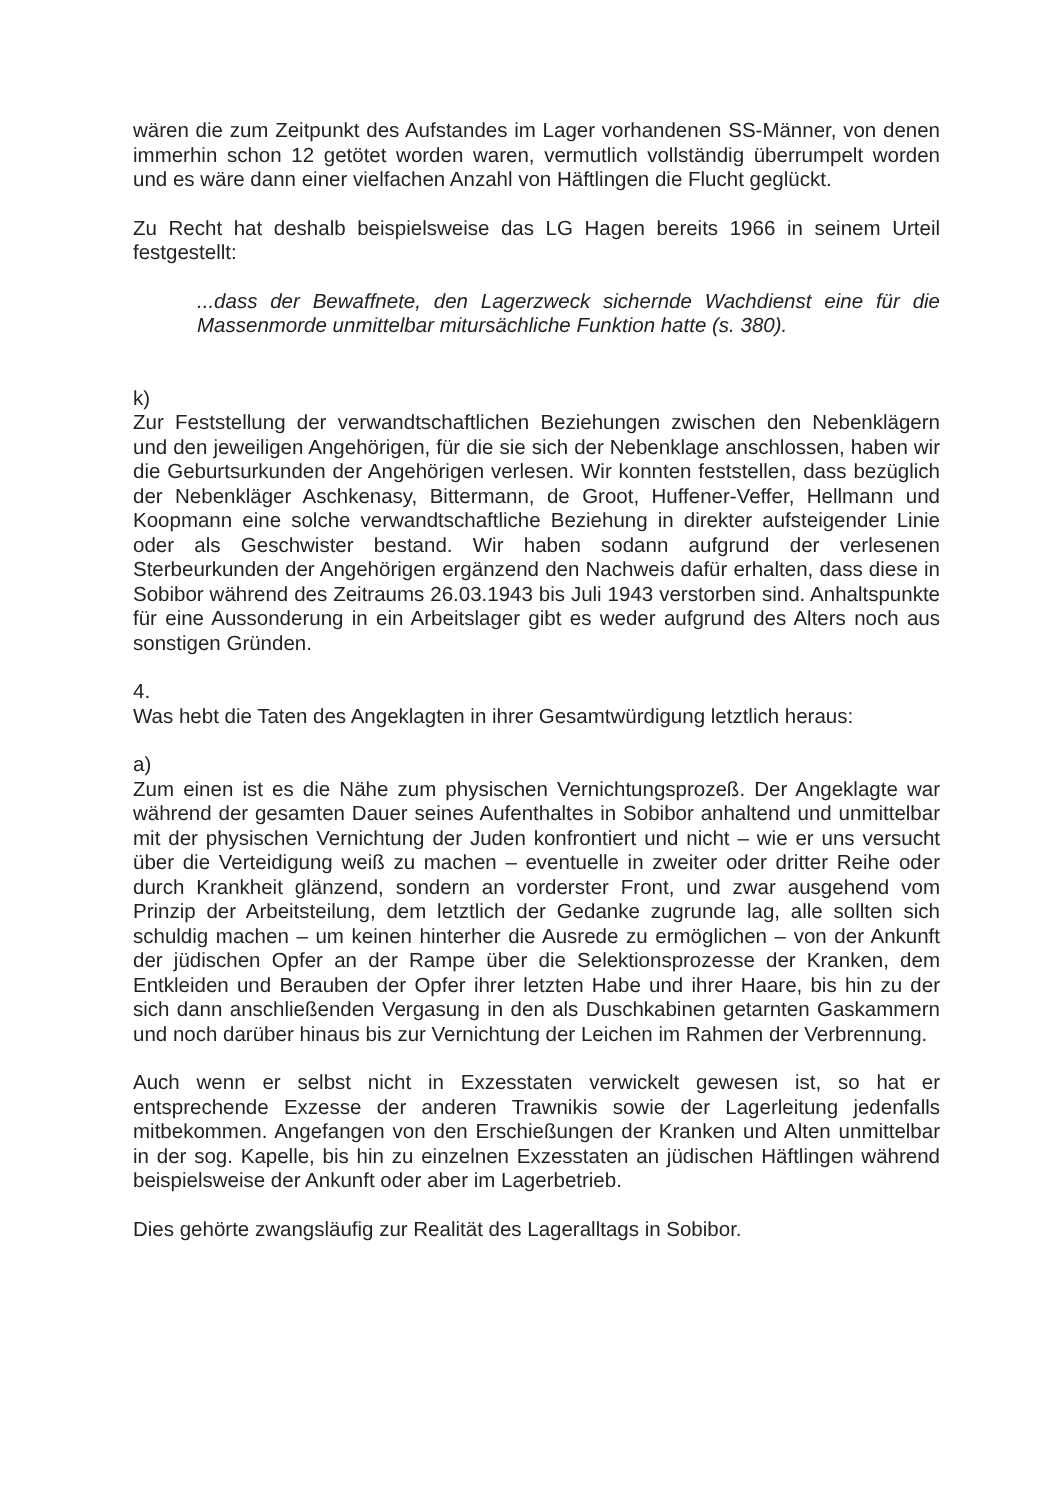wären die zum Zeitpunkt des Aufstandes im Lager vorhandenen SS-Männer, von denen immerhin schon 12 getötet worden waren, vermutlich vollständig überrumpelt worden und es wäre dann einer vielfachen Anzahl von Häftlingen die Flucht geglückt.
Zu Recht hat deshalb beispielsweise das LG Hagen bereits 1966 in seinem Urteil festgestellt:
...dass der Bewaffnete, den Lagerzweck sichernde Wachdienst eine für die Massenmorde unmittelbar mitursächliche Funktion hatte (s. 380).
k)
Zur Feststellung der verwandtschaftlichen Beziehungen zwischen den Nebenklägern und den jeweiligen Angehörigen, für die sie sich der Nebenklage anschlossen, haben wir die Geburtsurkunden der Angehörigen verlesen. Wir konnten feststellen, dass bezüglich der Nebenkläger Aschkenasy, Bittermann, de Groot, Huffener-Veffer, Hellmann und Koopmann eine solche verwandtschaftliche Beziehung in direkter aufsteigender Linie oder als Geschwister bestand. Wir haben sodann aufgrund der verlesenen Sterbeurkunden der Angehörigen ergänzend den Nachweis dafür erhalten, dass diese in Sobibor während des Zeitraums 26.03.1943 bis Juli 1943 verstorben sind. Anhaltspunkte für eine Aussonderung in ein Arbeitslager gibt es weder aufgrund des Alters noch aus sonstigen Gründen.
4.
Was hebt die Taten des Angeklagten in ihrer Gesamtwürdigung letztlich heraus:
a)
Zum einen ist es die Nähe zum physischen Vernichtungsprozeß. Der Angeklagte war während der gesamten Dauer seines Aufenthaltes in Sobibor anhaltend und unmittelbar mit der physischen Vernichtung der Juden konfrontiert und nicht – wie er uns versucht über die Verteidigung weiß zu machen – eventuelle in zweiter oder dritter Reihe oder durch Krankheit glänzend, sondern an vorderster Front, und zwar ausgehend vom Prinzip der Arbeitsteilung, dem letztlich der Gedanke zugrunde lag, alle sollten sich schuldig machen – um keinen hinterher die Ausrede zu ermöglichen – von der Ankunft der jüdischen Opfer an der Rampe über die Selektionsprozesse der Kranken, dem Entkleiden und Berauben der Opfer ihrer letzten Habe und ihrer Haare, bis hin zu der sich dann anschließenden Vergasung in den als Duschkabinen getarnten Gaskammern und noch darüber hinaus bis zur Vernichtung der Leichen im Rahmen der Verbrennung.
Auch wenn er selbst nicht in Exzesstaten verwickelt gewesen ist, so hat er entsprechende Exzesse der anderen Trawnikis sowie der Lagerleitung jedenfalls mitbekommen. Angefangen von den Erschießungen der Kranken und Alten unmittelbar in der sog. Kapelle, bis hin zu einzelnen Exzesstaten an jüdischen Häftlingen während beispielsweise der Ankunft oder aber im Lagerbetrieb.
Dies gehörte zwangsläufig zur Realität des Lageralltags in Sobibor.